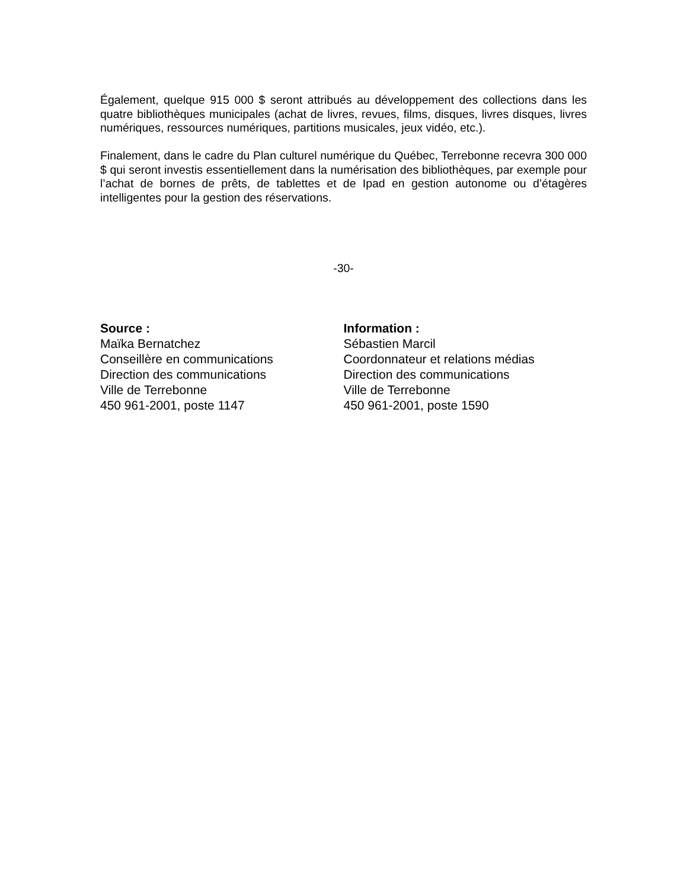Également, quelque 915 000 $ seront attribués au développement des collections dans les quatre bibliothèques municipales (achat de livres, revues, films, disques, livres disques, livres numériques, ressources numériques, partitions musicales, jeux vidéo, etc.).
Finalement, dans le cadre du Plan culturel numérique du Québec, Terrebonne recevra 300 000 $ qui seront investis essentiellement dans la numérisation des bibliothèques, par exemple pour l’achat de bornes de prêts, de tablettes et de Ipad en gestion autonome ou d’étagères intelligentes pour la gestion des réservations.
-30-
Source :
Maïka Bernatchez
Conseillère en communications
Direction des communications
Ville de Terrebonne
450 961-2001, poste 1147
Information :
Sébastien Marcil
Coordonnateur et relations médias
Direction des communications
Ville de Terrebonne
450 961-2001, poste 1590